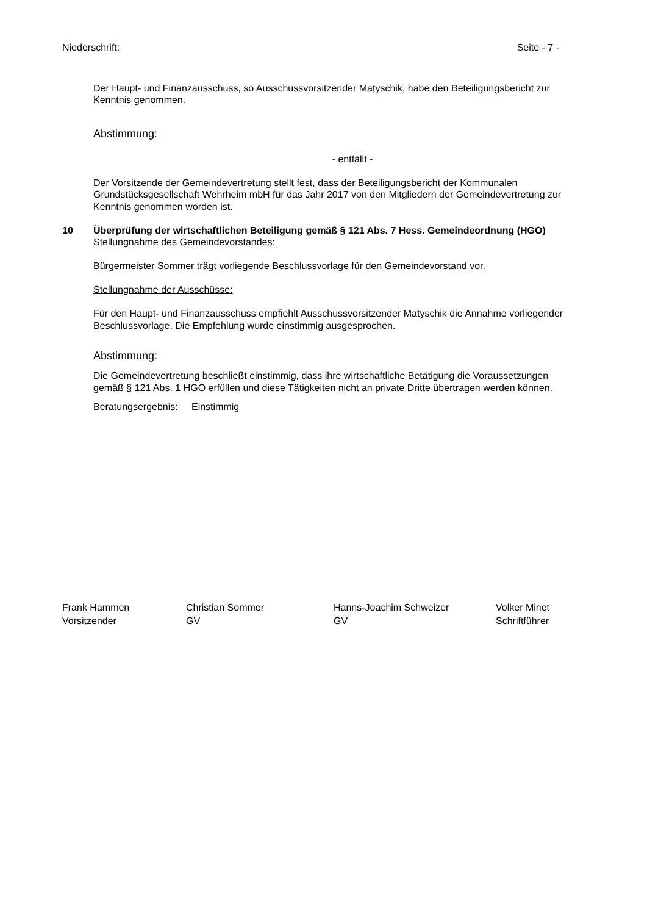Niederschrift: Seite - 7 -
Der Haupt- und Finanzausschuss, so Ausschussvorsitzender Matyschik, habe den Beteiligungsbericht zur Kenntnis genommen.
Abstimmung:
- entfällt -
Der Vorsitzende der Gemeindevertretung stellt fest, dass der Beteiligungsbericht der Kommunalen Grundstücksgesellschaft Wehrheim mbH für das Jahr 2017 von den Mitgliedern der Gemeindevertretung zur Kenntnis genommen worden ist.
10 Überprüfung der wirtschaftlichen Beteiligung gemäß § 121 Abs. 7 Hess. Gemeindeordnung (HGO)
Stellungnahme des Gemeindevorstandes:
Bürgermeister Sommer trägt vorliegende Beschlussvorlage für den Gemeindevorstand vor.
Stellungnahme der Ausschüsse:
Für den Haupt- und Finanzausschuss empfiehlt Ausschussvorsitzender Matyschik die Annahme vorliegender Beschlussvorlage. Die Empfehlung wurde einstimmig ausgesprochen.
Abstimmung:
Die Gemeindevertretung beschließt einstimmig, dass ihre wirtschaftliche Betätigung die Voraussetzungen gemäß § 121 Abs. 1 HGO erfüllen und diese Tätigkeiten nicht an private Dritte übertragen werden können.
Beratungsergebnis: Einstimmig
Frank Hammen
Vorsitzender
Christian Sommer
GV
Hanns-Joachim Schweizer
GV
Volker Minet
Schriftführer